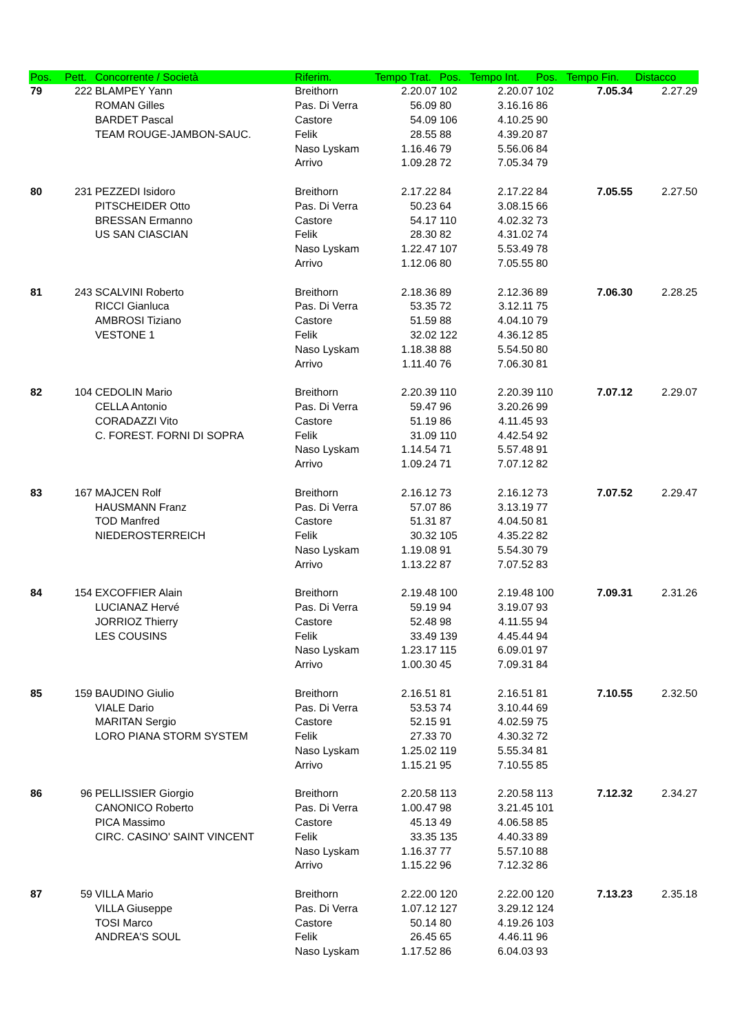| Pos. | Pett. | Concorrente / Società | Riferim. | Tempo Trat. | Pos. | Tempo Int. | Pos. | Tempo Fin. | Distacco |
| --- | --- | --- | --- | --- | --- | --- | --- | --- | --- |
| 79 | 222 | BLAMPEY Yann | Breithorn | 2.20.07 | 102 | 2.20.07 | 102 | 7.05.34 | 2.27.29 |
| | | ROMAN Gilles | Pas. Di Verra | 56.09 | 80 | 3.16.16 | 86 | | |
| | | BARDET Pascal | Castore | 54.09 | 106 | 4.10.25 | 90 | | |
| | | TEAM ROUGE-JAMBON-SAUC. | Felik | 28.55 | 88 | 4.39.20 | 87 | | |
| | | | Naso Lyskam | 1.16.46 | 79 | 5.56.06 | 84 | | |
| | | | Arrivo | 1.09.28 | 72 | 7.05.34 | 79 | | |
| 80 | 231 | PEZZEDI Isidoro | Breithorn | 2.17.22 | 84 | 2.17.22 | 84 | 7.05.55 | 2.27.50 |
| | | PITSCHEIDER Otto | Pas. Di Verra | 50.23 | 64 | 3.08.15 | 66 | | |
| | | BRESSAN Ermanno | Castore | 54.17 | 110 | 4.02.32 | 73 | | |
| | | US SAN CIASCIAN | Felik | 28.30 | 82 | 4.31.02 | 74 | | |
| | | | Naso Lyskam | 1.22.47 | 107 | 5.53.49 | 78 | | |
| | | | Arrivo | 1.12.06 | 80 | 7.05.55 | 80 | | |
| 81 | 243 | SCALVINI Roberto | Breithorn | 2.18.36 | 89 | 2.12.36 | 89 | 7.06.30 | 2.28.25 |
| | | RICCI Gianluca | Pas. Di Verra | 53.35 | 72 | 3.12.11 | 75 | | |
| | | AMBROSI Tiziano | Castore | 51.59 | 88 | 4.04.10 | 79 | | |
| | | VESTONE 1 | Felik | 32.02 | 122 | 4.36.12 | 85 | | |
| | | | Naso Lyskam | 1.18.38 | 88 | 5.54.50 | 80 | | |
| | | | Arrivo | 1.11.40 | 76 | 7.06.30 | 81 | | |
| 82 | 104 | CEDOLIN Mario | Breithorn | 2.20.39 | 110 | 2.20.39 | 110 | 7.07.12 | 2.29.07 |
| | | CELLA Antonio | Pas. Di Verra | 59.47 | 96 | 3.20.26 | 99 | | |
| | | CORADAZZI Vito | Castore | 51.19 | 86 | 4.11.45 | 93 | | |
| | | C. FOREST. FORNI DI SOPRA | Felik | 31.09 | 110 | 4.42.54 | 92 | | |
| | | | Naso Lyskam | 1.14.54 | 71 | 5.57.48 | 91 | | |
| | | | Arrivo | 1.09.24 | 71 | 7.07.12 | 82 | | |
| 83 | 167 | MAJCEN Rolf | Breithorn | 2.16.12 | 73 | 2.16.12 | 73 | 7.07.52 | 2.29.47 |
| | | HAUSMANN Franz | Pas. Di Verra | 57.07 | 86 | 3.13.19 | 77 | | |
| | | TOD Manfred | Castore | 51.31 | 87 | 4.04.50 | 81 | | |
| | | NIEDEROSTERREICH | Felik | 30.32 | 105 | 4.35.22 | 82 | | |
| | | | Naso Lyskam | 1.19.08 | 91 | 5.54.30 | 79 | | |
| | | | Arrivo | 1.13.22 | 87 | 7.07.52 | 83 | | |
| 84 | 154 | EXCOFFIER Alain | Breithorn | 2.19.48 | 100 | 2.19.48 | 100 | 7.09.31 | 2.31.26 |
| | | LUCIANAZ Hervé | Pas. Di Verra | 59.19 | 94 | 3.19.07 | 93 | | |
| | | JORRIOZ Thierry | Castore | 52.48 | 98 | 4.11.55 | 94 | | |
| | | LES COUSINS | Felik | 33.49 | 139 | 4.45.44 | 94 | | |
| | | | Naso Lyskam | 1.23.17 | 115 | 6.09.01 | 97 | | |
| | | | Arrivo | 1.00.30 | 45 | 7.09.31 | 84 | | |
| 85 | 159 | BAUDINO Giulio | Breithorn | 2.16.51 | 81 | 2.16.51 | 81 | 7.10.55 | 2.32.50 |
| | | VIALE Dario | Pas. Di Verra | 53.53 | 74 | 3.10.44 | 69 | | |
| | | MARITAN Sergio | Castore | 52.15 | 91 | 4.02.59 | 75 | | |
| | | LORO PIANA STORM SYSTEM | Felik | 27.33 | 70 | 4.30.32 | 72 | | |
| | | | Naso Lyskam | 1.25.02 | 119 | 5.55.34 | 81 | | |
| | | | Arrivo | 1.15.21 | 95 | 7.10.55 | 85 | | |
| 86 | 96 | PELLISSIER Giorgio | Breithorn | 2.20.58 | 113 | 2.20.58 | 113 | 7.12.32 | 2.34.27 |
| | | CANONICO Roberto | Pas. Di Verra | 1.00.47 | 98 | 3.21.45 | 101 | | |
| | | PICA Massimo | Castore | 45.13 | 49 | 4.06.58 | 85 | | |
| | | CIRC. CASINO' SAINT VINCENT | Felik | 33.35 | 135 | 4.40.33 | 89 | | |
| | | | Naso Lyskam | 1.16.37 | 77 | 5.57.10 | 88 | | |
| | | | Arrivo | 1.15.22 | 96 | 7.12.32 | 86 | | |
| 87 | 59 | VILLA Mario | Breithorn | 2.22.00 | 120 | 2.22.00 | 120 | 7.13.23 | 2.35.18 |
| | | VILLA Giuseppe | Pas. Di Verra | 1.07.12 | 127 | 3.29.12 | 124 | | |
| | | TOSI Marco | Castore | 50.14 | 80 | 4.19.26 | 103 | | |
| | | ANDREA'S SOUL | Felik | 26.45 | 65 | 4.46.11 | 96 | | |
| | | | Naso Lyskam | 1.17.52 | 86 | 6.04.03 | 93 | | |